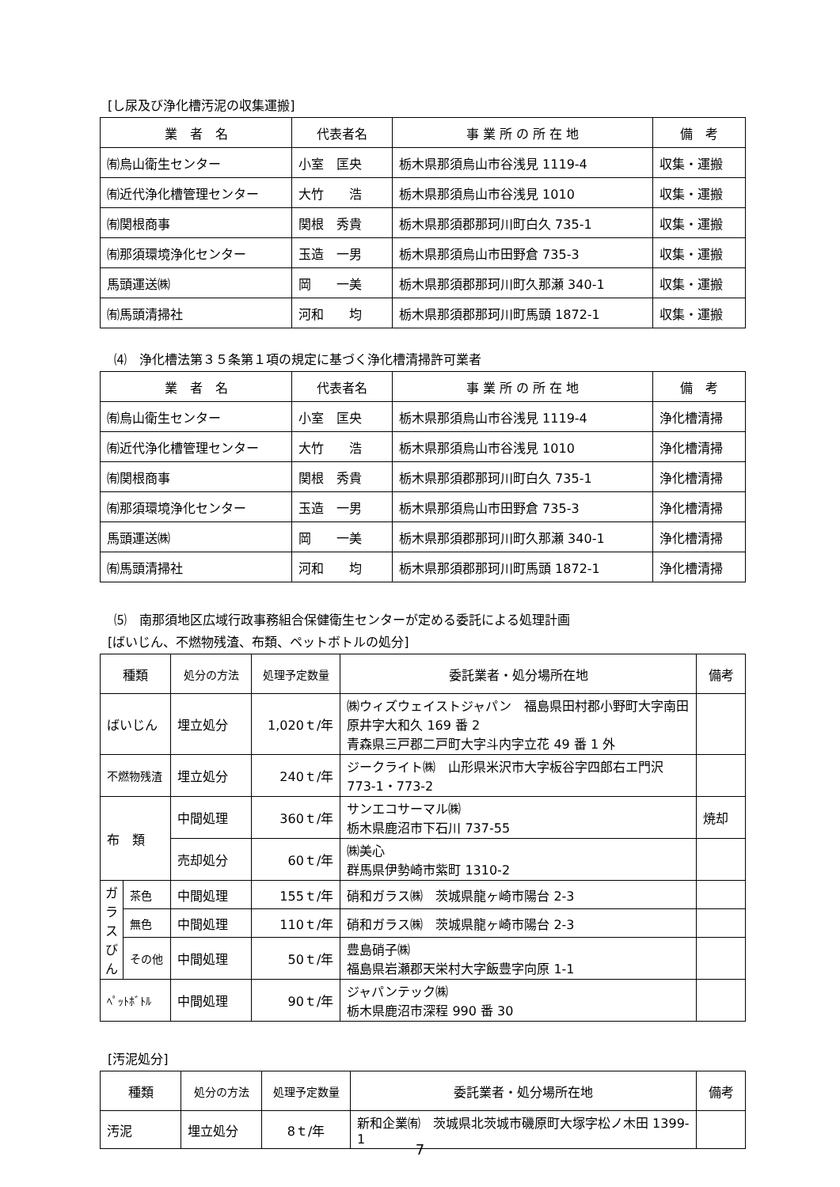[し尿及び浄化槽汚泥の収集運搬]
| 業 者 名 | 代表者名 | 事 業 所 の 所 在 地 | 備 考 |
| --- | --- | --- | --- |
| ㈲烏山衛生センター | 小室 匡央 | 栃木県那須烏山市谷浅見 1119-4 | 収集・運搬 |
| ㈲近代浄化槽管理センター | 大竹 浩 | 栃木県那須烏山市谷浅見 1010 | 収集・運搬 |
| ㈲関根商事 | 関根 秀貴 | 栃木県那須郡那珂川町白久 735-1 | 収集・運搬 |
| ㈲那須環境浄化センター | 玉造 一男 | 栃木県那須烏山市田野倉 735-3 | 収集・運搬 |
| 馬頭運送㈱ | 岡 一美 | 栃木県那須郡那珂川町久那瀬 340-1 | 収集・運搬 |
| ㈲馬頭清掃社 | 河和 均 | 栃木県那須郡那珂川町馬頭 1872-1 | 収集・運搬 |
⑷　浄化槽法第３５条第１項の規定に基づく浄化槽清掃許可業者
| 業 者 名 | 代表者名 | 事 業 所 の 所 在 地 | 備 考 |
| --- | --- | --- | --- |
| ㈲烏山衛生センター | 小室 匡央 | 栃木県那須烏山市谷浅見 1119-4 | 浄化槽清掃 |
| ㈲近代浄化槽管理センター | 大竹 浩 | 栃木県那須烏山市谷浅見 1010 | 浄化槽清掃 |
| ㈲関根商事 | 関根 秀貴 | 栃木県那須郡那珂川町白久 735-1 | 浄化槽清掃 |
| ㈲那須環境浄化センター | 玉造 一男 | 栃木県那須烏山市田野倉 735-3 | 浄化槽清掃 |
| 馬頭運送㈱ | 岡 一美 | 栃木県那須郡那珂川町久那瀬 340-1 | 浄化槽清掃 |
| ㈲馬頭清掃社 | 河和 均 | 栃木県那須郡那珂川町馬頭 1872-1 | 浄化槽清掃 |
⑸　南那須地区広域行政事務組合保健衛生センターが定める委託による処理計画
[ばいじん、不燃物残渣、布類、ペットボトルの処分]
| 種類 | | 処分の方法 | 処理予定数量 | 委託業者・処分場所在地 | 備考 |
| --- | --- | --- | --- | --- | --- |
| ばいじん | | 埋立処分 | 1,020ｔ/年 | ㈱ウィズウェイストジャパン 福島県田村郡小野町大字南田原井字大和久 169 番 2 青森県三戸郡二戸町大字斗内字立花 49 番 1 外 | |
| 不燃物残渣 | | 埋立処分 | 240ｔ/年 | ジークライト㈱ 山形県米沢市大字板谷字四郎右エ門沢 773-1・773-2 | |
| 布 類 | | 中間処理 | 360ｔ/年 | サンエコサーマル㈱ 栃木県鹿沼市下石川 737-55 | 焼却 |
| | | 売却処分 | 60ｔ/年 | ㈱美心 群馬県伊勢崎市紫町 1310-2 | |
| ガラスびん | 茶色 | 中間処理 | 155ｔ/年 | 硝和ガラス㈱ 茨城県龍ヶ崎市陽台 2-3 | |
| | 無色 | 中間処理 | 110ｔ/年 | 硝和ガラス㈱ 茨城県龍ヶ崎市陽台 2-3 | |
| | その他 | 中間処理 | 50ｔ/年 | 豊島硝子㈱ 福島県岩瀬郡天栄村大字飯豊字向原 1-1 | |
| ﾍﾟｯﾄﾎﾞﾄﾙ | | 中間処理 | 90ｔ/年 | ジャパンテック㈱ 栃木県鹿沼市深程 990 番 30 | |
[汚泥処分]
| 種類 | 処分の方法 | 処理予定数量 | 委託業者・処分場所在地 | 備考 |
| --- | --- | --- | --- | --- |
| 汚泥 | 埋立処分 | 8ｔ/年 | 新和企業㈲ 茨城県北茨城市磯原町大塚字松ノ木田 1399-1 | |
7